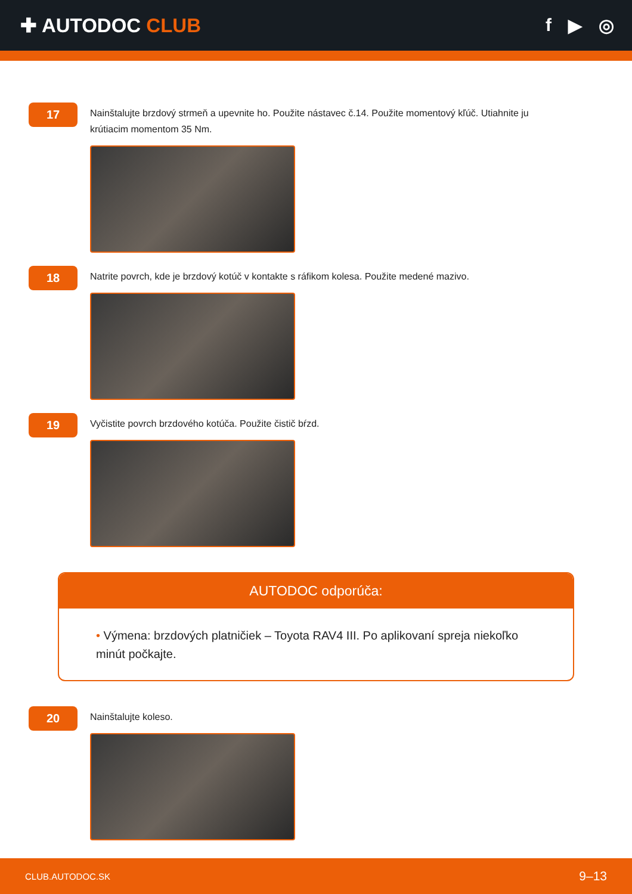✚ AUTODOC CLUB f ▶ ◎
17
Nainštalujte brzdový strmeň a upevnite ho. Použite nástavec č.14. Použite momentový kľúč. Utiahnite ju krútiacim momentom 35 Nm.
18
Natrite povrch, kde je brzdový kotúč v kontakte s ráfikom kolesa. Použite medené mazivo.
19
Vyčistite povrch brzdového kotúča. Použite čistič bŕzd.
AUTODOC odporúča:
• Výmena: brzdových platničiek – Toyota RAV4 III. Po aplikovaní spreja niekoľko minút počkajte.
20
Nainštalujte koleso.
CLUB.AUTODOC.SK 9–13